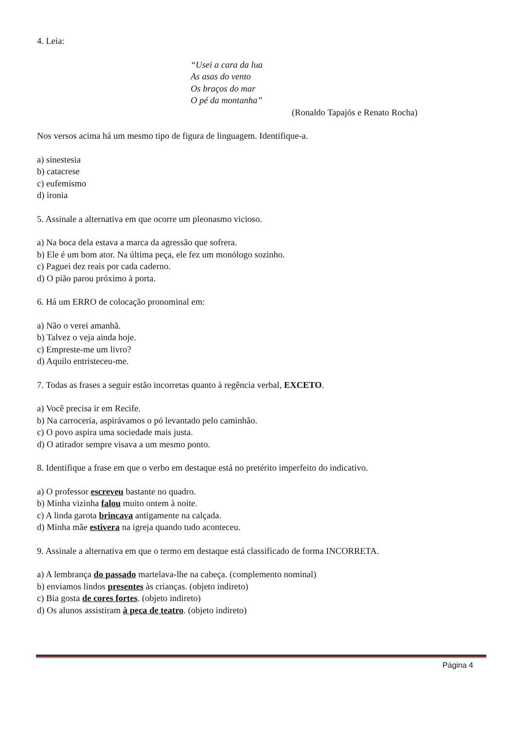4. Leia:
“Usei a cara da lua
As asas do vento
Os braços do mar
O pé da montanha”
(Ronaldo Tapajós e Renato Rocha)
Nos versos acima há um mesmo tipo de figura de linguagem. Identifique-a.
a) sinestesia
b) catacrese
c) eufemismo
d) ironia
5. Assinale a alternativa em que ocorre um pleonasmo vicioso.
a) Na boca dela estava a marca da agressão que sofrera.
b) Ele é um bom ator. Na última peça, ele fez um monólogo sozinho.
c) Paguei dez reais por cada caderno.
d) O pião parou próximo à porta.
6. Há um ERRO de colocação pronominal em:
a) Não o verei amanhã.
b) Talvez o veja ainda hoje.
c) Empreste-me um livro?
d) Aquilo entristeceu-me.
7. Todas as frases a seguir estão incorretas quanto à regência verbal, EXCETO.
a) Você precisa ir em Recife.
b) Na carroceria, aspirávamos o pó levantado pelo caminhão.
c) O povo aspira uma sociedade mais justa.
d) O atirador sempre visava a um mesmo ponto.
8. Identifique a frase em que o verbo em destaque está no pretérito imperfeito do indicativo.
a) O professor escreveu bastante no quadro.
b) Minha vizinha falou muito ontem à noite.
c) A linda garota brincava antigamente na calçada.
d) Minha mãe estivera na igreja quando tudo aconteceu.
9. Assinale a alternativa em que o termo em destaque está classificado de forma INCORRETA.
a) A lembrança do passado martelava-lhe na cabeça. (complemento nominal)
b) enviamos lindos presentes às crianças. (objeto indireto)
c) Bia gosta de cores fortes. (objeto indireto)
d) Os alunos assistiram à peca de teatro. (objeto indireto)
Página 4